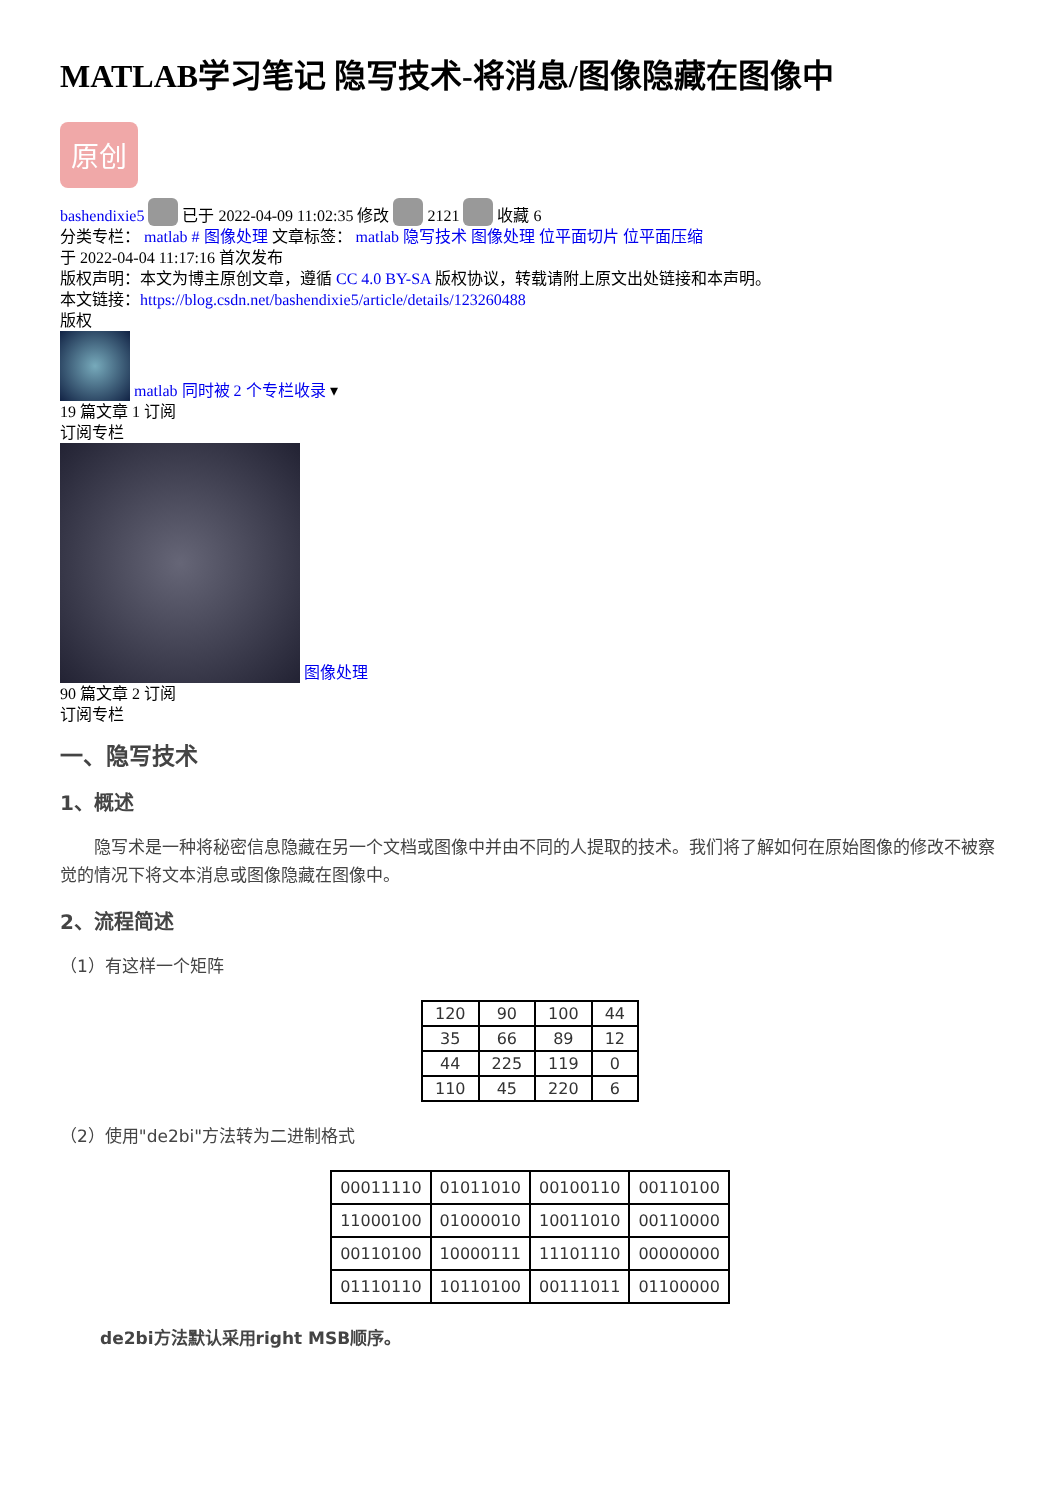MATLAB学习笔记 隐写技术-将消息/图像隐藏在图像中
原创
bashendixie5 已于 2022-04-09 11:02:35 修改 2121 收藏 6
分类专栏： matlab # 图像处理 文章标签： matlab 隐写技术 图像处理 位平面切片 位平面压缩
于 2022-04-04 11:17:16 首次发布
版权声明：本文为博主原创文章，遵循 CC 4.0 BY-SA 版权协议，转载请附上原文出处链接和本声明。
本文链接：https://blog.csdn.net/bashendixie5/article/details/123260488
版权
matlab 同时被 2 个专栏收录 ▾
19 篇文章 1 订阅
订阅专栏
图像处理
90 篇文章 2 订阅
订阅专栏
一、隐写技术
1、概述
　　隐写术是一种将秘密信息隐藏在另一个文档或图像中并由不同的人提取的技术。我们将了解如何在原始图像的修改不被察觉的情况下将文本消息或图像隐藏在图像中。
2、流程简述
（1）有这样一个矩阵
| 120 | 90 | 100 | 44 |
| 35 | 66 | 89 | 12 |
| 44 | 225 | 119 | 0 |
| 110 | 45 | 220 | 6 |
（2）使用"de2bi"方法转为二进制格式
| 00011110 | 01011010 | 00100110 | 00110100 |
| 11000100 | 01000010 | 10011010 | 00110000 |
| 00110100 | 10000111 | 11101110 | 00000000 |
| 01110110 | 10110100 | 00111011 | 01100000 |
de2bi方法默认采用right MSB顺序。